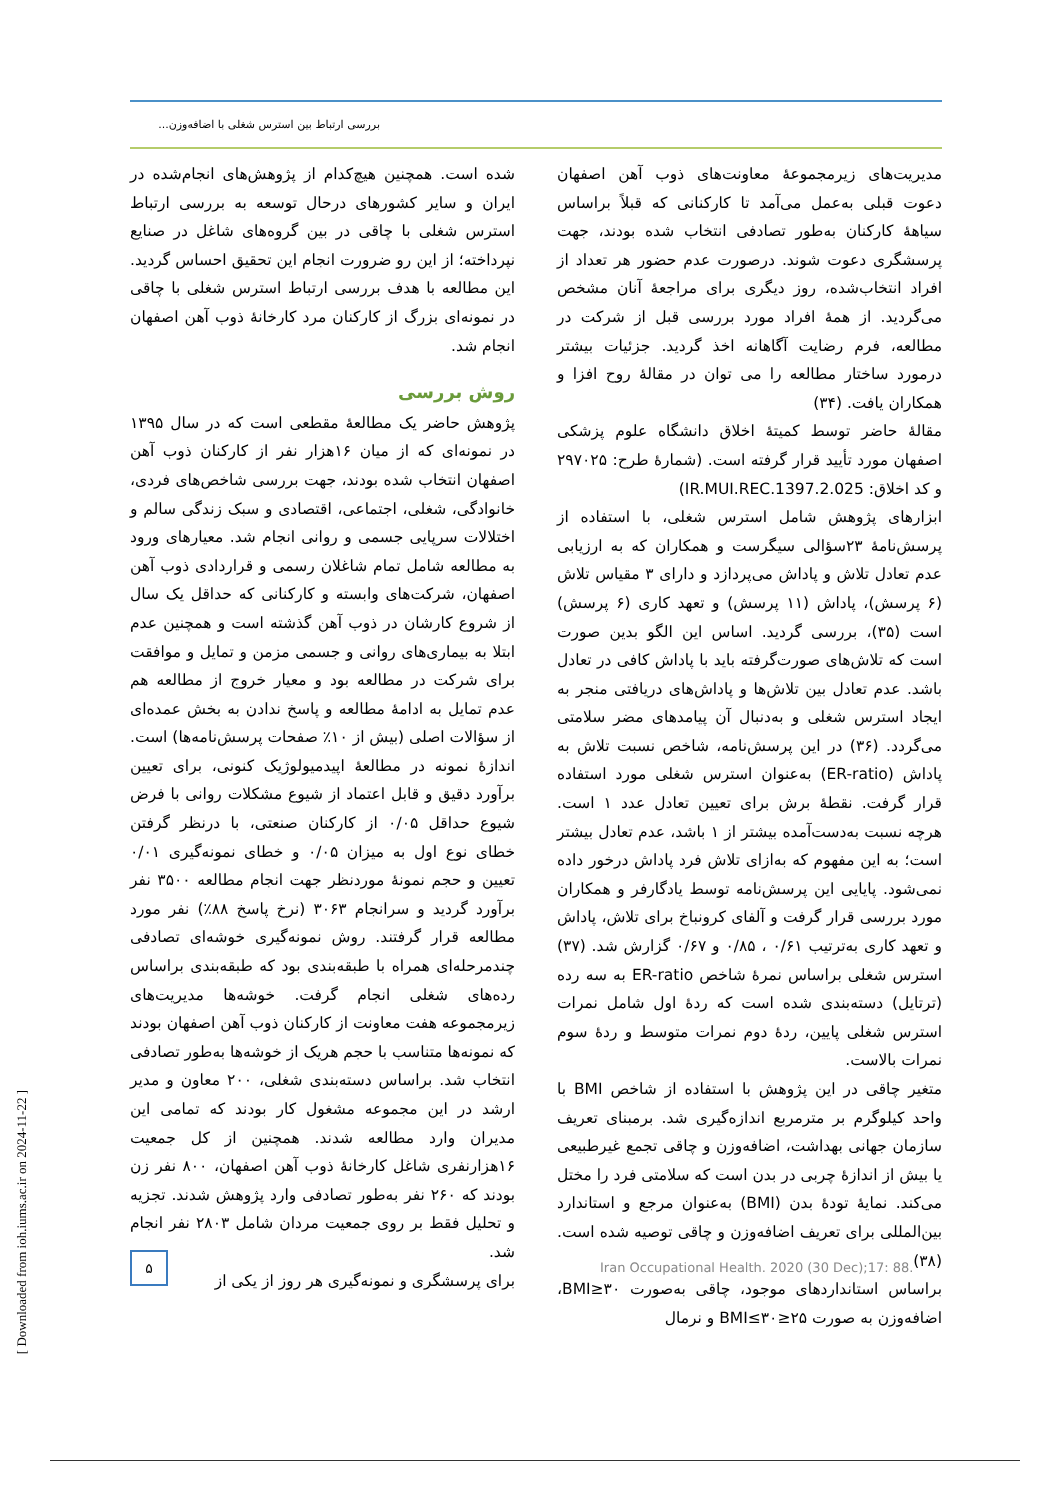بررسی ارتباط بین استرس شغلی با اضافه‌وزن...
شده است. همچنین هیچ‌کدام از پژوهش‌های انجام‌شده در ایران و سایر کشورهای درحال توسعه به بررسی ارتباط استرس شغلی با چاقی در بین گروه‌های شاغل در صنایع نپرداخته؛ از این رو ضرورت انجام این تحقیق احساس گردید. این مطالعه با هدف بررسی ارتباط استرس شغلی با چاقی در نمونه‌ای بزرگ از کارکنان مرد کارخانهٔ ذوب آهن اصفهان انجام شد.
روش بررسی
پژوهش حاضر یک مطالعهٔ مقطعی است که در سال ۱۳۹۵ در نمونه‌ای که از میان ۱۶هزار نفر از کارکنان ذوب آهن اصفهان انتخاب شده بودند، جهت بررسی شاخص‌های فردی، خانوادگی، شغلی، اجتماعی، اقتصادی و سبک زندگی سالم و اختلالات سرپایی جسمی و روانی انجام شد. معیارهای ورود به مطالعه شامل تمام شاغلان رسمی و قراردادی ذوب آهن اصفهان، شرکت‌های وابسته و کارکنانی که حداقل یک سال از شروع کارشان در ذوب آهن گذشته است و همچنین عدم ابتلا به بیماری‌های روانی و جسمی مزمن و تمایل و موافقت برای شرکت در مطالعه بود و معیار خروج از مطالعه هم عدم تمایل به ادامهٔ مطالعه و پاسخ ندادن به بخش عمده‌ای از سؤالات اصلی (بیش از ۱۰٪ صفحات پرسش‌نامه‌ها) است.
اندازهٔ نمونه در مطالعهٔ اپیدمیولوژیک کنونی، برای تعیین برآورد دقیق و قابل اعتماد از شیوع مشکلات روانی با فرض شیوع حداقل ۰/۰۵ از کارکنان صنعتی، با درنظر گرفتن خطای نوع اول به میزان ۰/۰۵ و خطای نمونه‌گیری ۰/۰۱ تعیین و حجم نمونهٔ موردنظر جهت انجام مطالعه ۳۵۰۰ نفر برآورد گردید و سرانجام ۳۰۶۳ (نرخ پاسخ ۸۸٪) نفر مورد مطالعه قرار گرفتند. روش نمونه‌گیری خوشه‌ای تصادفی چندمرحله‌ای همراه با طبقه‌بندی بود که طبقه‌بندی براساس رده‌های شغلی انجام گرفت. خوشه‌ها مدیریت‌های زیرمجموعه هفت معاونت از کارکنان ذوب آهن اصفهان بودند که نمونه‌ها متناسب با حجم هریک از خوشه‌ها به‌طور تصادفی انتخاب شد. براساس دسته‌بندی شغلی، ۲۰۰ معاون و مدیر ارشد در این مجموعه مشغول کار بودند که تمامی این مدیران وارد مطالعه شدند. همچنین از کل جمعیت ۱۶هزارنفری شاغل کارخانهٔ ذوب آهن اصفهان، ۸۰۰ نفر زن بودند که ۲۶۰ نفر به‌طور تصادفی وارد پژوهش شدند. تجزیه و تحلیل فقط بر روی جمعیت مردان شامل ۲۸۰۳ نفر انجام شد.
برای پرسشگری و نمونه‌گیری هر روز از یکی از
مدیریت‌های زیرمجموعهٔ معاونت‌های ذوب آهن اصفهان دعوت قبلی به‌عمل می‌آمد تا کارکنانی که قبلاً براساس سیاههٔ کارکنان به‌طور تصادفی انتخاب شده بودند، جهت پرسشگری دعوت شوند. درصورت عدم حضور هر تعداد از افراد انتخاب‌شده، روز دیگری برای مراجعهٔ آنان مشخص می‌گردید. از همهٔ افراد مورد بررسی قبل از شرکت در مطالعه، فرم رضایت آگاهانه اخذ گردید. جزئیات بیشتر درمورد ساختار مطالعه را می توان در مقالهٔ روح افزا و همکاران یافت. (۳۴)
مقالهٔ حاضر توسط کمیتهٔ اخلاق دانشگاه علوم پزشکی اصفهان مورد تأیید قرار گرفته است. (شمارهٔ طرح: ۲۹۷۰۲۵ و کد اخلاق: IR.MUI.REC.1397.2.025)
ابزارهای پژوهش شامل استرس شغلی، با استفاده از پرسش‌نامهٔ ۲۳سؤالی سیگرست و همکاران که به ارزیابی عدم تعادل تلاش و پاداش می‌پردازد و دارای ۳ مقیاس تلاش (۶ پرسش)، پاداش (۱۱ پرسش) و تعهد کاری (۶ پرسش) است (۳۵)، بررسی گردید. اساس این الگو بدین صورت است که تلاش‌های صورت‌گرفته باید با پاداش کافی در تعادل باشد. عدم تعادل بین تلاش‌ها و پاداش‌های دریافتی منجر به ایجاد استرس شغلی و به‌دنبال آن پیامدهای مضر سلامتی می‌گردد. (۳۶) در این پرسش‌نامه، شاخص نسبت تلاش به پاداش (ER-ratio) به‌عنوان استرس شغلی مورد استفاده قرار گرفت. نقطهٔ برش برای تعیین تعادل عدد ۱ است. هرچه نسبت به‌دست‌آمده بیشتر از ۱ باشد، عدم تعادل بیشتر است؛ به این مفهوم که به‌ازای تلاش فرد پاداش درخور داده نمی‌شود. پایایی این پرسش‌نامه توسط یادگارفر و همکاران مورد بررسی قرار گرفت و آلفای کرونباخ برای تلاش، پاداش و تعهد کاری به‌ترتیب ۰/۶۱ ، ۰/۸۵ و ۰/۶۷ گزارش شد. (۳۷) استرس شغلی براساس نمرهٔ شاخص ER-ratio به سه رده (ترتایل) دسته‌بندی شده است که ردهٔ اول شامل نمرات استرس شغلی پایین، ردهٔ دوم نمرات متوسط و ردهٔ سوم نمرات بالاست.
متغیر چاقی در این پژوهش با استفاده از شاخص BMI با واحد کیلوگرم بر مترمربع اندازه‌گیری شد. برمبنای تعریف سازمان جهانی بهداشت، اضافه‌وزن و چاقی تجمع غیرطبیعی یا بیش از اندازهٔ چربی در بدن است که سلامتی فرد را مختل می‌کند. نمایهٔ تودهٔ بدن (BMI) به‌عنوان مرجع و استاندارد بین‌المللی برای تعریف اضافه‌وزن و چاقی توصیه شده است. (۳۸)
براساس استانداردهای موجود، چاقی به‌صورت BMI≥۳۰، اضافه‌وزن به صورت ۲۵≤BMI≤۳۰ و نرمال
۵
Iran Occupational Health. 2020 (30 Dec);17: 88.
[ Downloaded from ioh.iums.ac.ir on 2024-11-22 ]